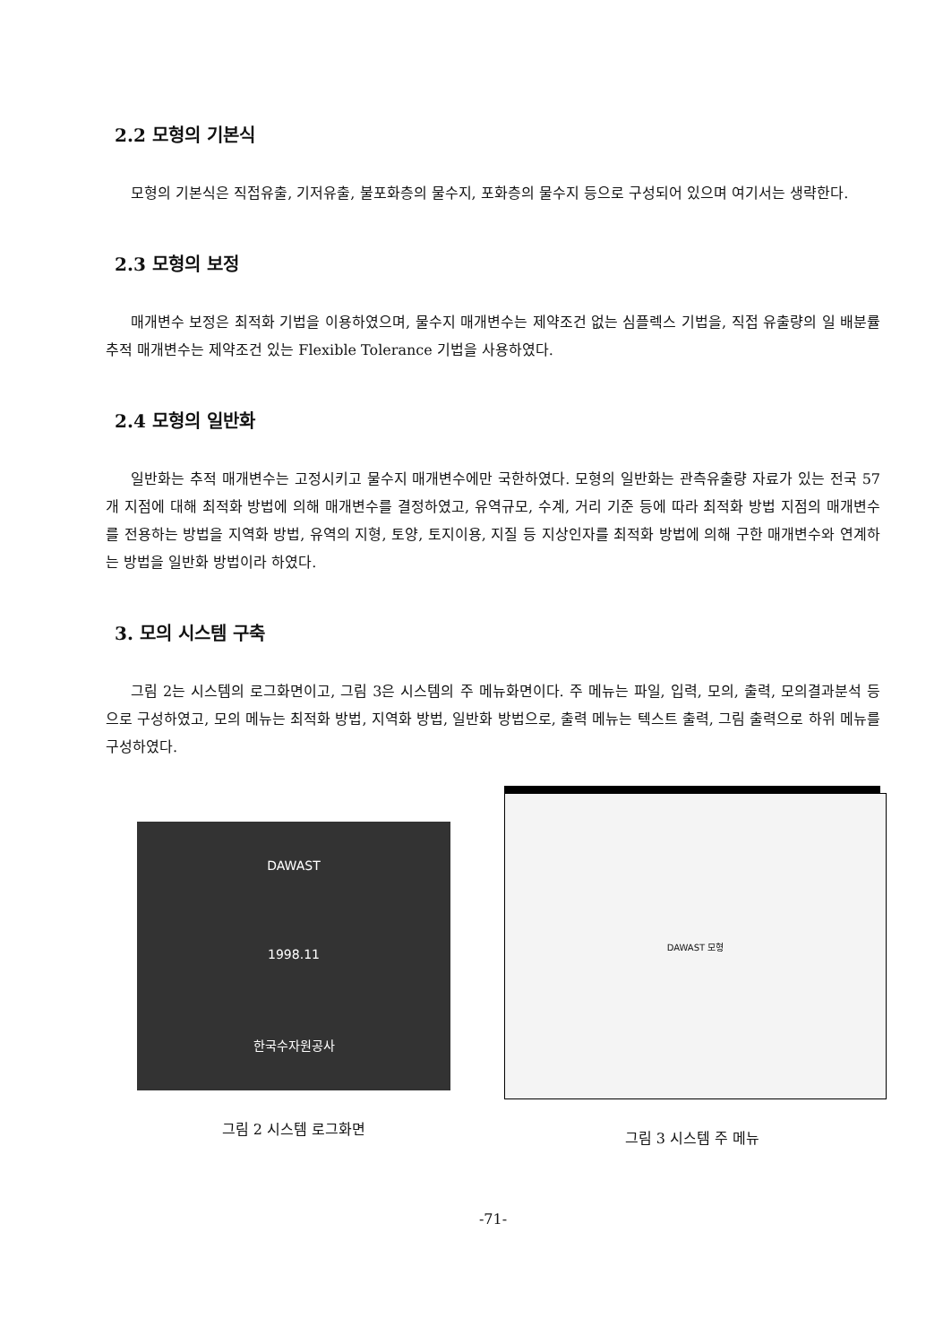2.2 모형의 기본식
모형의 기본식은 직접유출, 기저유출, 불포화층의 물수지, 포화층의 물수지 등으로 구성되어 있으며 여기서는 생략한다.
2.3 모형의 보정
매개변수 보정은 최적화 기법을 이용하였으며, 물수지 매개변수는 제약조건 없는 심플렉스 기법을, 직접 유출량의 일 배분률 추적 매개변수는 제약조건 있는 Flexible Tolerance 기법을 사용하였다.
2.4 모형의 일반화
일반화는 추적 매개변수는 고정시키고 물수지 매개변수에만 국한하였다. 모형의 일반화는 관측유출량 자료가 있는 전국 57개 지점에 대해 최적화 방법에 의해 매개변수를 결정하였고, 유역규모, 수계, 거리 기준 등에 따라 최적화 방법 지점의 매개변수를 전용하는 방법을 지역화 방법, 유역의 지형, 토양, 토지이용, 지질 등 지상인자를 최적화 방법에 의해 구한 매개변수와 연계하는 방법을 일반화 방법이라 하였다.
3. 모의 시스템 구축
그림 2는 시스템의 로그화면이고, 그림 3은 시스템의 주 메뉴화면이다. 주 메뉴는 파일, 입력, 모의, 출력, 모의결과분석 등으로 구성하였고, 모의 메뉴는 최적화 방법, 지역화 방법, 일반화 방법으로, 출력 메뉴는 텍스트 출력, 그림 출력으로 하위 메뉴를 구성하였다.
DAWAST
1998.11
한국수자원공사
그림 2 시스템 로그화면
DAWAST 모형
그림 3 시스템 주 메뉴
-71-